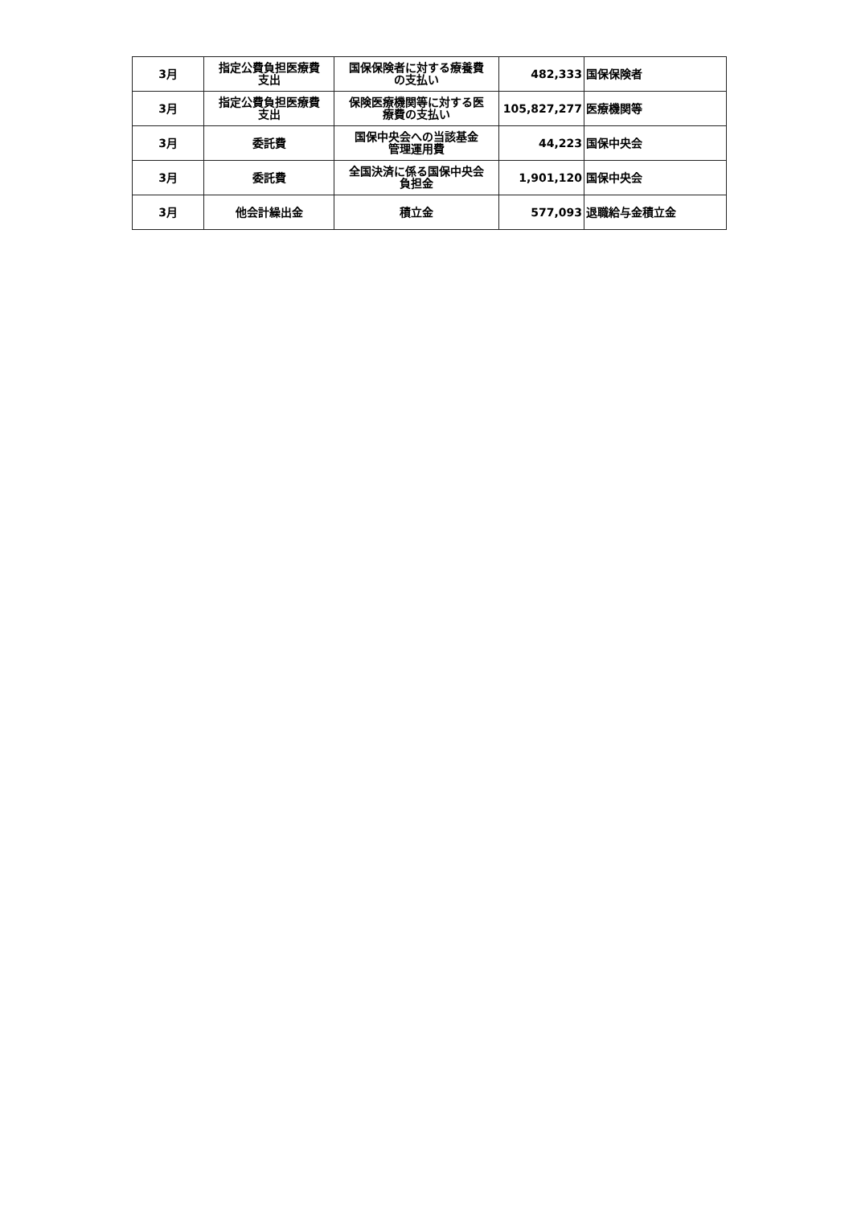| 3月 | 指定公費負担医療費 支出 | 国保保険者に対する療養費 の支払い | 482,333 | 国保保険者 |
| 3月 | 指定公費負担医療費 支出 | 保険医療機関等に対する医 療費の支払い | 105,827,277 | 医療機関等 |
| 3月 | 委託費 | 国保中央会への当該基金 管理運用費 | 44,223 | 国保中央会 |
| 3月 | 委託費 | 全国決済に係る国保中央会 負担金 | 1,901,120 | 国保中央会 |
| 3月 | 他会計繰出金 | 積立金 | 577,093 | 退職給与金積立金 |